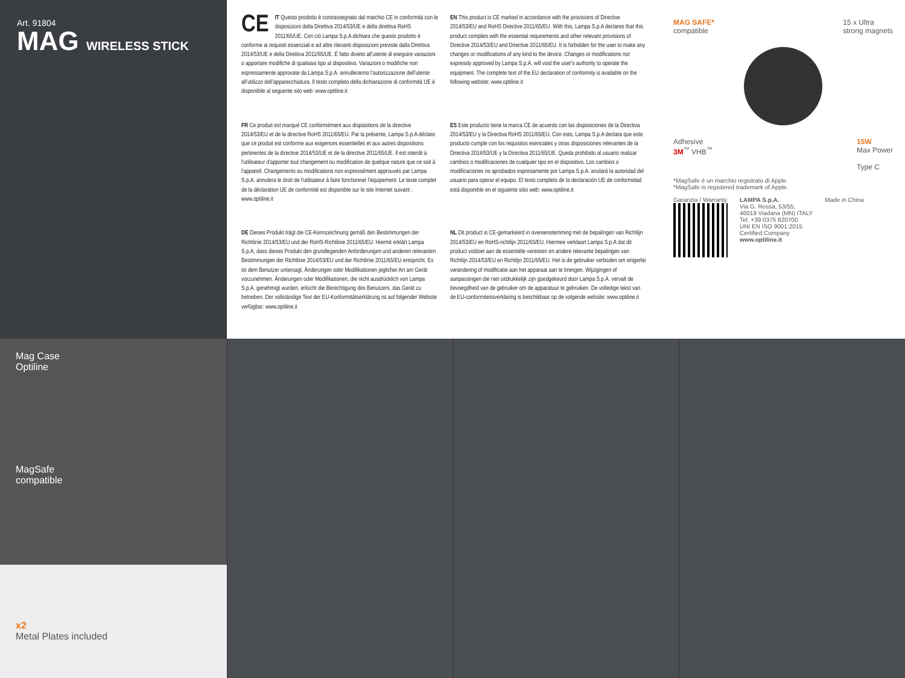Art. 91804
MAG WIRELESS STICK
CE IT Questo prodotto è contrassegnato dal marchio CE in conformità con le disposizioni della Direttiva 2014/53/UE e della direttiva RoHS 2011/65/UE. Con ciò Lampa S.p.A dichiara che questo prodotto è conforme ai requisiti essenziali e ad altre rilevanti disposizioni previste dalla Direttiva 2014/53/UE e della Direttiva 2011/65/UE. È fatto divieto all’utente di eseguire variazioni o apportare modifiche di qualsiasi tipo al dispositivo. Variazioni o modifiche non espressamente approvate da Lampa S.p.A. annulleranno l’autorizzazione dell’utente all’utilizzo dell’apparecchiatura. Il testo completo della dichiarazione di conformità UE è disponibile al seguente sito web: www.optiline.it
EN This product is CE marked in accordance with the provisions of Directive 2014/53/EU and RoHS Directive 2011/65/EU. With this, Lampa S.p.A declares that this product complies with the essential requirements and other relevant provisions of Directive 2014/53/EU and Directive 2011/65/EU. It is forbidden for the user to make any changes or modifications of any kind to the device. Changes or modifications not expressly approved by Lampa S.p.A. will void the user's authority to operate the equipment. The complete text of the EU declaration of conformity is available on the following website: www.optiline.it
FR Ce produit est marqué CE conformément aux dispositions de la directive 2014/53/EU et de la directive RoHS 2011/65/EU. Par la présente, Lampa S.p.A déclare que ce produit est conforme aux exigences essentielles et aux autres dispositions pertinentes de la directive 2014/53/UE et de la directive 2011/65/UE. Il est interdit à l'utilisateur d'apporter tout changement ou modification de quelque nature que ce soit à l'appareil. Changements ou modifications non expressément approuvés par Lampa S.p.A. annulera le droit de l'utilisateur à faire fonctionner l'équipement. Le texte complet de la déclaration UE de conformité est disponible sur le site Internet suivant : www.optiline.it
ES Este producto tiene la marca CE de acuerdo con las disposiciones de la Directiva 2014/53/EU y la Directiva RoHS 2011/65/EU. Con esto, Lampa S.p.A declara que este producto cumple con los requisitos esenciales y otras disposiciones relevantes de la Directiva 2014/53/UE y la Directiva 2011/65/UE. Queda prohibido al usuario realizar cambios o modificaciones de cualquier tipo en el dispositivo. Los cambios o modificaciones no aprobados expresamente por Lampa S.p.A. anulará la autoridad del usuario para operar el equipo. El texto completo de la declaración UE de conformidad está disponible en el siguiente sitio web: www.optiline.it
DE Dieses Produkt trägt die CE-Kennzeichnung gemäß den Bestimmungen der Richtlinie 2014/53/EU und der RoHS-Richtlinie 2011/65/EU. Hiermit erklärt Lampa S.p.A, dass dieses Produkt den grundlegenden Anforderungen und anderen relevanten Bestimmungen der Richtlinie 2014/53/EU und der Richtlinie 2011/65/EU entspricht. Es ist dem Benutzer untersagt, Änderungen oder Modifikationen jeglicher Art am Gerät vorzunehmen. Änderungen oder Modifikationen, die nicht ausdrücklich von Lampa S.p.A. genehmigt wurden, erlischt die Berechtigung des Benutzers, das Gerät zu betreiben. Der vollständige Text der EU-Konformitätserklärung ist auf folgender Website verfügbar: www.optiline.it
NL Dit product is CE-gemarkeerd in overeenstemming met de bepalingen van Richtlijn 2014/53/EU en RoHS-richtlijn 2011/65/EU. Hiermee verklaart Lampa S.p.A dat dit product voldoet aan de essentiële vereisten en andere relevante bepalingen van Richtlijn 2014/53/EU en Richtlijn 2011/65/EU. Het is de gebruiker verboden om enigerlei verandering of modificatie aan het apparaat aan te brengen. Wijzigingen of aanpassingen die niet uitdrukkelijk zijn goedgekeurd door Lampa S.p.A. vervalt de bevoegdheid van de gebruiker om de apparatuur te gebruiken. De volledige tekst van de EU-conformiteitsverklaring is beschikbaar op de volgende website: www.optiline.it
MAG SAFE*
compatible
15 x Ultra
strong magnets
Adhesive
3M<sup>™</sup> VHB<sup>™</sup>
15W
Max Power
Type C
*MagSafe è un marchio registrato di Apple.
*MagSafe is registered trademark of Apple.
Garanzia / Warranty LAMPA S.p.A.
Via G. Rossa, 53/55,
46019 Viadana (MN) ITALY
Tel. +39 0375 820700
UNI EN ISO 9001:2015
Certified Company
www.optiline.it
Made in China
Mag Case
Optiline
MagSafe
compatible
x2
Metal Plates included